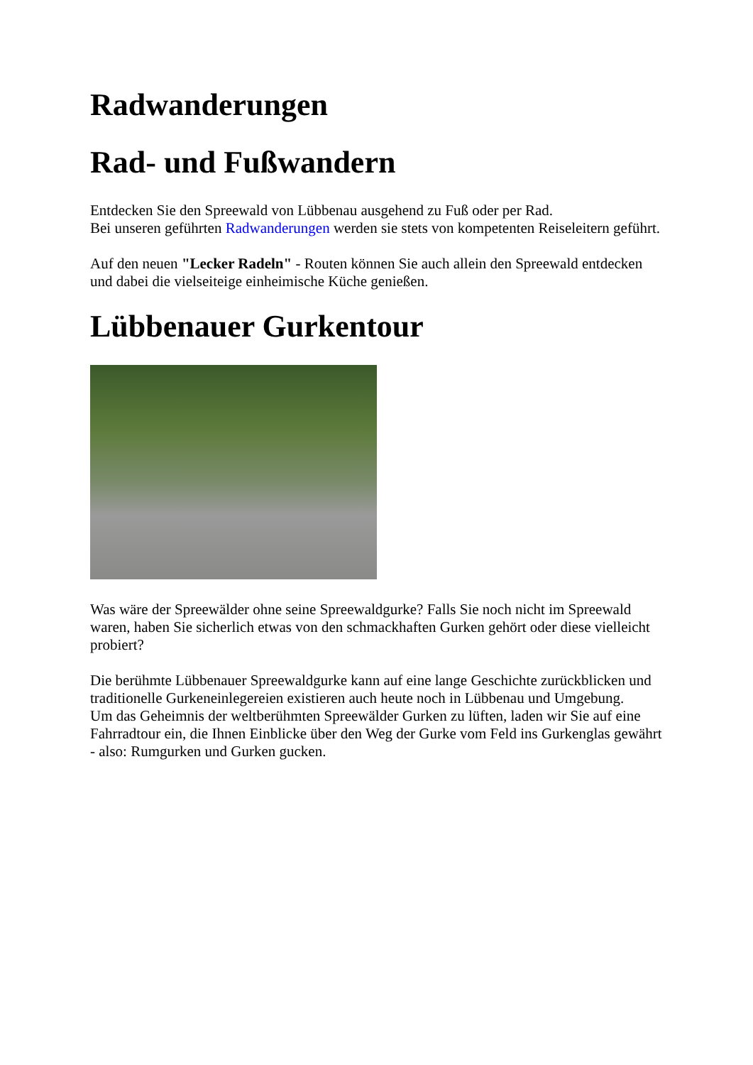Radwanderungen
Rad- und Fußwandern
Entdecken Sie den Spreewald von Lübbenau ausgehend zu Fuß oder per Rad.
Bei unseren geführten Radwanderungen werden sie stets von kompetenten Reiseleitern geführt.
Auf den neuen "Lecker Radeln" - Routen können Sie auch allein den Spreewald entdecken und dabei die vielseiteige einheimische Küche genießen.
Lübbenauer Gurkentour
Was wäre der Spreewälder ohne seine Spreewaldgurke? Falls Sie noch nicht im Spreewald waren, haben Sie sicherlich etwas von den schmackhaften Gurken gehört oder diese vielleicht probiert?
Die berühmte Lübbenauer Spreewaldgurke kann auf eine lange Geschichte zurückblicken und traditionelle Gurkeneinlegereien existieren auch heute noch in Lübbenau und Umgebung.
Um das Geheimnis der weltberühmten Spreewälder Gurken zu lüften, laden wir Sie auf eine Fahrradtour ein, die Ihnen Einblicke über den Weg der Gurke vom Feld ins Gurkenglas gewährt - also: Rumgurken und Gurken gucken.